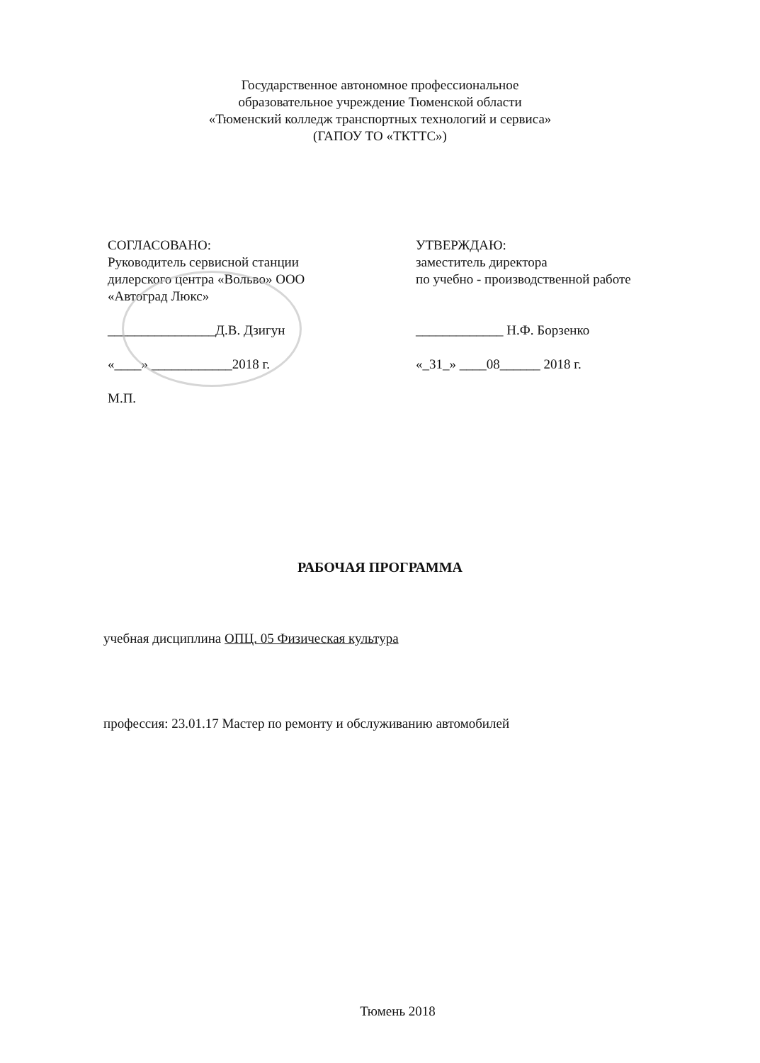Государственное автономное профессиональное
образовательное учреждение Тюменской области
«Тюменский колледж транспортных технологий и сервиса»
(ГАПОУ ТО «ТКТТС»)
СОГЛАСОВАНО:
Руководитель сервисной станции
дилерского центра «Вольво» ООО
«Автоград Люкс»
________________Д.В. Дзигун
«____» ____________2018 г.
М.П.
УТВЕРЖДАЮ:
заместитель директора
по учебно - производственной работе
_____________ Н.Ф. Борзенко
«_31_» ____08______ 2018 г.
РАБОЧАЯ ПРОГРАММА
учебная дисциплина ОПЦ. 05 Физическая культура
профессия: 23.01.17 Мастер по ремонту и обслуживанию автомобилей
Тюмень 2018